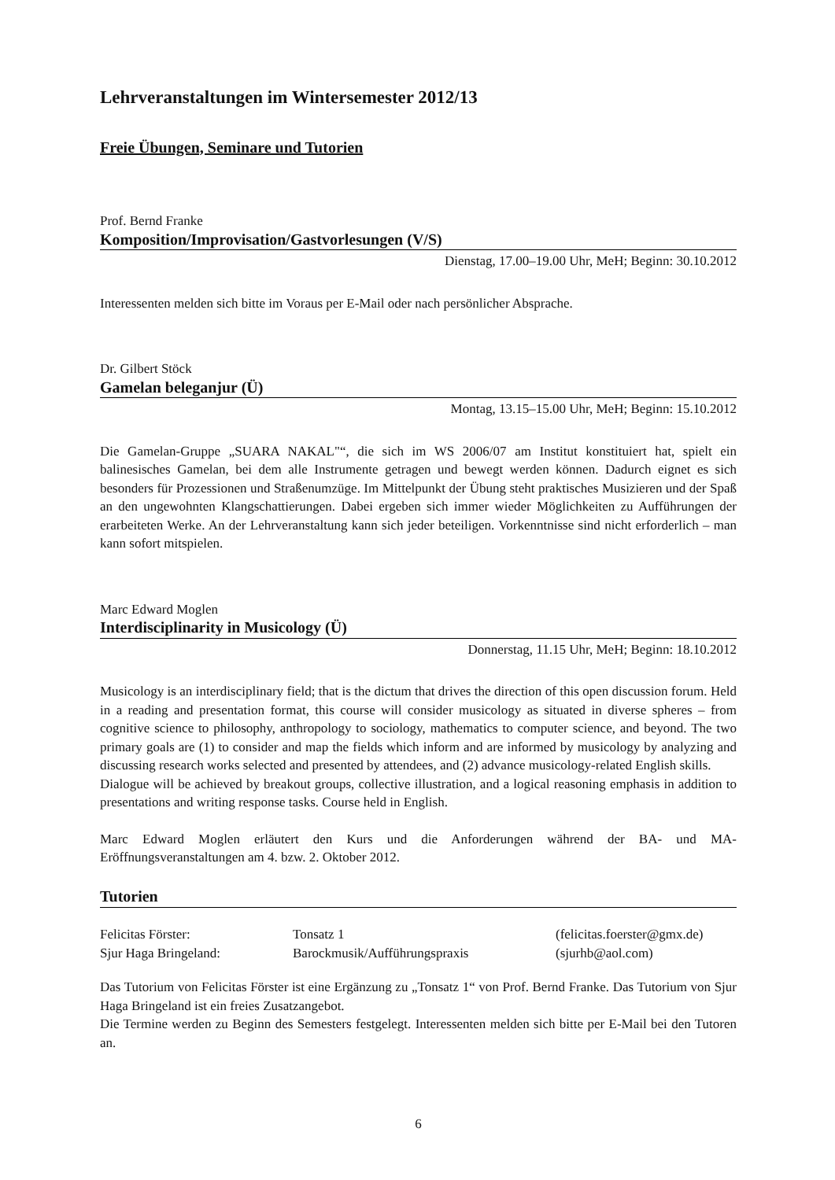Lehrveranstaltungen im Wintersemester 2012/13
Freie Übungen, Seminare und Tutorien
Prof. Bernd Franke
Komposition/Improvisation/Gastvorlesungen (V/S)
Dienstag, 17.00–19.00 Uhr, MeH; Beginn: 30.10.2012
Interessenten melden sich bitte im Voraus per E-Mail oder nach persönlicher Absprache.
Dr. Gilbert Stöck
Gamelan beleganjur (Ü)
Montag, 13.15–15.00 Uhr, MeH; Beginn: 15.10.2012
Die Gamelan-Gruppe „SUARA NAKAL"“, die sich im WS 2006/07 am Institut konstituiert hat, spielt ein balinesisches Gamelan, bei dem alle Instrumente getragen und bewegt werden können. Dadurch eignet es sich besonders für Prozessionen und Straßenumzüge. Im Mittelpunkt der Übung steht praktisches Musizieren und der Spaß an den ungewohnten Klangschattierungen. Dabei ergeben sich immer wieder Möglichkeiten zu Aufführungen der erarbeiteten Werke. An der Lehrveranstaltung kann sich jeder beteiligen. Vorkenntnisse sind nicht erforderlich – man kann sofort mitspielen.
Marc Edward Moglen
Interdisciplinarity in Musicology (Ü)
Donnerstag, 11.15 Uhr, MeH; Beginn: 18.10.2012
Musicology is an interdisciplinary field; that is the dictum that drives the direction of this open discussion forum. Held in a reading and presentation format, this course will consider musicology as situated in diverse spheres – from cognitive science to philosophy, anthropology to sociology, mathematics to computer science, and beyond. The two primary goals are (1) to consider and map the fields which inform and are informed by musicology by analyzing and discussing research works selected and presented by attendees, and (2) advance musicology-related English skills.
Dialogue will be achieved by breakout groups, collective illustration, and a logical reasoning emphasis in addition to presentations and writing response tasks. Course held in English.
Marc Edward Moglen erläutert den Kurs und die Anforderungen während der BA- und MA- Eröffnungsveranstaltungen am 4. bzw. 2. Oktober 2012.
Tutorien
| Felicitas Förster: | Tonsatz 1 | (felicitas.foerster@gmx.de) |
| Sjur Haga Bringeland: | Barockmusik/Aufführungspraxis | (sjurhb@aol.com) |
Das Tutorium von Felicitas Förster ist eine Ergänzung zu „Tonsatz 1“ von Prof. Bernd Franke. Das Tutorium von Sjur Haga Bringeland ist ein freies Zusatzangebot.
Die Termine werden zu Beginn des Semesters festgelegt. Interessenten melden sich bitte per E-Mail bei den Tutoren an.
6